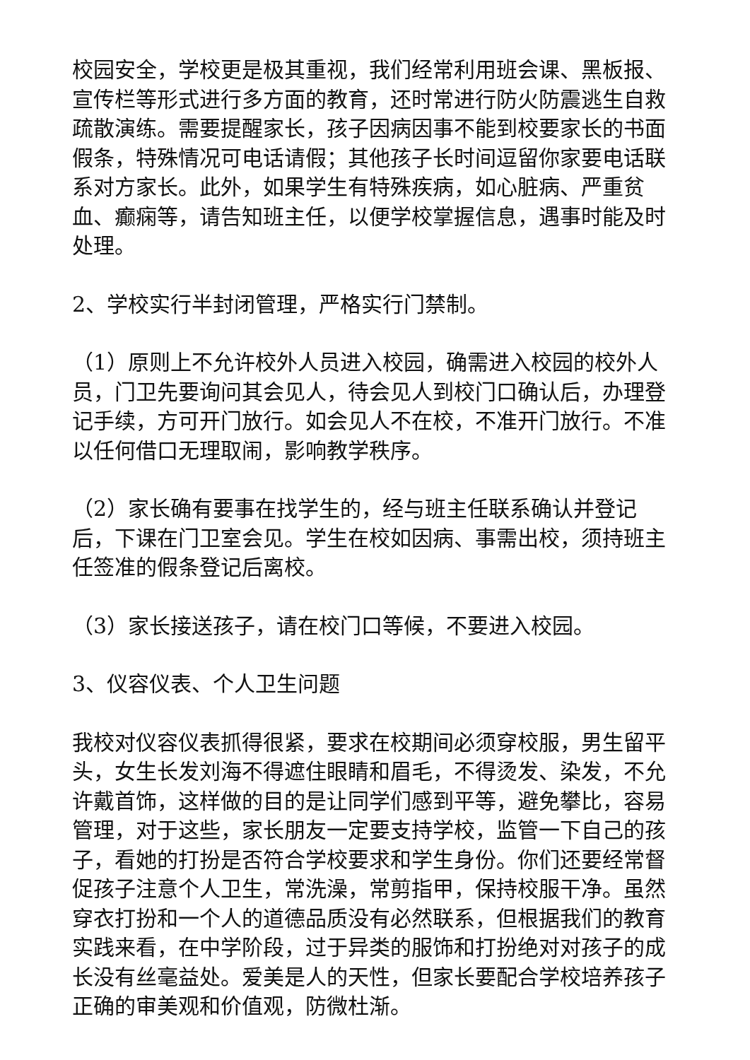校园安全，学校更是极其重视，我们经常利用班会课、黑板报、宣传栏等形式进行多方面的教育，还时常进行防火防震逃生自救疏散演练。需要提醒家长，孩子因病因事不能到校要家长的书面假条，特殊情况可电话请假；其他孩子长时间逗留你家要电话联系对方家长。此外，如果学生有特殊疾病，如心脏病、严重贫血、癫痫等，请告知班主任，以便学校掌握信息，遇事时能及时处理。
2、学校实行半封闭管理，严格实行门禁制。
（1）原则上不允许校外人员进入校园，确需进入校园的校外人员，门卫先要询问其会见人，待会见人到校门口确认后，办理登记手续，方可开门放行。如会见人不在校，不准开门放行。不准以任何借口无理取闹，影响教学秩序。
（2）家长确有要事在找学生的，经与班主任联系确认并登记后，下课在门卫室会见。学生在校如因病、事需出校，须持班主任签准的假条登记后离校。
（3）家长接送孩子，请在校门口等候，不要进入校园。
3、仪容仪表、个人卫生问题
我校对仪容仪表抓得很紧，要求在校期间必须穿校服，男生留平头，女生长发刘海不得遮住眼睛和眉毛，不得烫发、染发，不允许戴首饰，这样做的目的是让同学们感到平等，避免攀比，容易管理，对于这些，家长朋友一定要支持学校，监管一下自己的孩子，看她的打扮是否符合学校要求和学生身份。你们还要经常督促孩子注意个人卫生，常洗澡，常剪指甲，保持校服干净。虽然穿衣打扮和一个人的道德品质没有必然联系，但根据我们的教育实践来看，在中学阶段，过于异类的服饰和打扮绝对对孩子的成长没有丝毫益处。爱美是人的天性，但家长要配合学校培养孩子正确的审美观和价值观，防微杜渐。